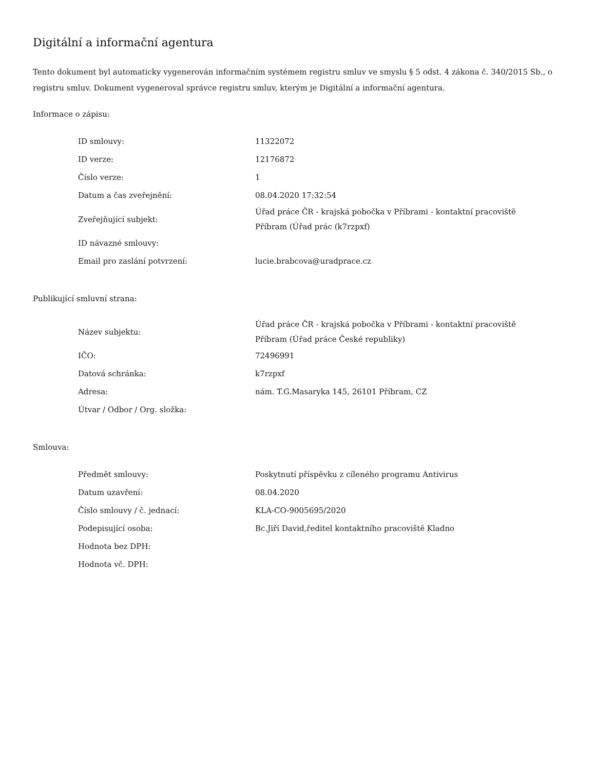Digitální a informační agentura
Tento dokument byl automaticky vygenerován informačním systémem registru smluv ve smyslu § 5 odst. 4 zákona č. 340/2015 Sb., o registru smluv. Dokument vygeneroval správce registru smluv, kterým je Digitální a informační agentura.
Informace o zápisu:
| ID smlouvy: | 11322072 |
| ID verze: | 12176872 |
| Číslo verze: | 1 |
| Datum a čas zveřejnění: | 08.04.2020 17:32:54 |
| Zveřejňující subjekt: | Úřad práce ČR - krajská pobočka v Příbrami - kontaktní pracoviště Příbram (Úřad prác (k7rzpxf) |
| ID návazné smlouvy: | |
| Email pro zaslání potvrzení: | lucie.brabcova@uradprace.cz |
Publikující smluvní strana:
| Název subjektu: | Úřad práce ČR - krajská pobočka v Příbrami - kontaktní pracoviště Příbram (Úřad práce České republiky) |
| IČO: | 72496991 |
| Datová schránka: | k7rzpxf |
| Adresa: | nám. T.G.Masaryka 145, 26101 Příbram, CZ |
| Útvar / Odbor / Org. složka: | |
Smlouva:
| Předmět smlouvy: | Poskytnutí příspěvku z cíleného programu Antivirus |
| Datum uzavření: | 08.04.2020 |
| Číslo smlouvy / č. jednací: | KLA-CO-9005695/2020 |
| Podepisující osoba: | Bc.Jiří David,ředitel kontaktního pracoviště Kladno |
| Hodnota bez DPH: | |
| Hodnota vč. DPH: | |